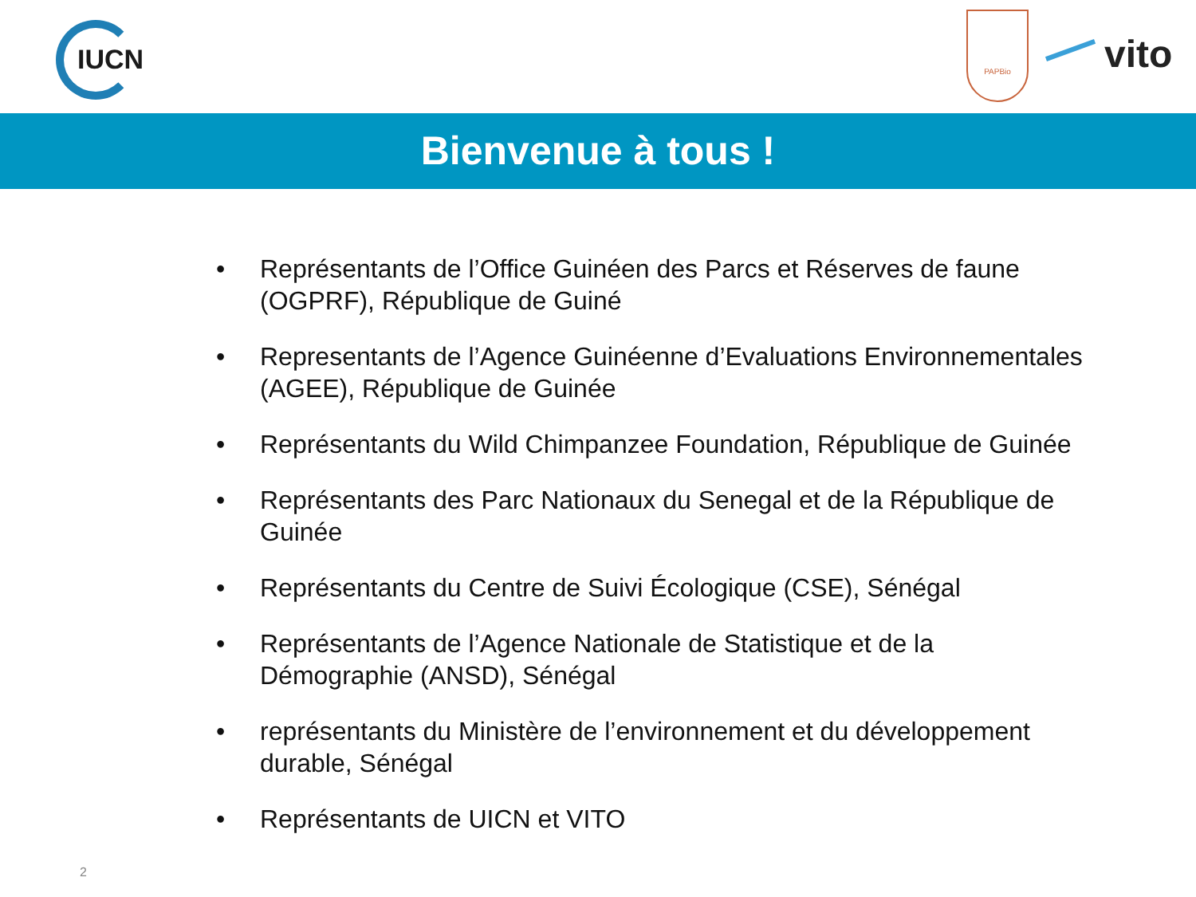IUCN
PAPBio
vito
Bienvenue à tous !
• Représentants de l’Office Guinéen des Parcs et Réserves de faune (OGPRF), République de Guiné
• Representants de l’Agence Guinéenne d’Evaluations Environnementales (AGEE), République de Guinée
• Représentants du Wild Chimpanzee Foundation, République de Guinée
• Représentants des Parc Nationaux du Senegal et de la République de Guinée
• Représentants du Centre de Suivi Écologique (CSE), Sénégal
• Représentants de l’Agence Nationale de Statistique et de la Démographie (ANSD), Sénégal
• représentants du Ministère de l’environnement et du développement durable, Sénégal
• Représentants de UICN et VITO
2